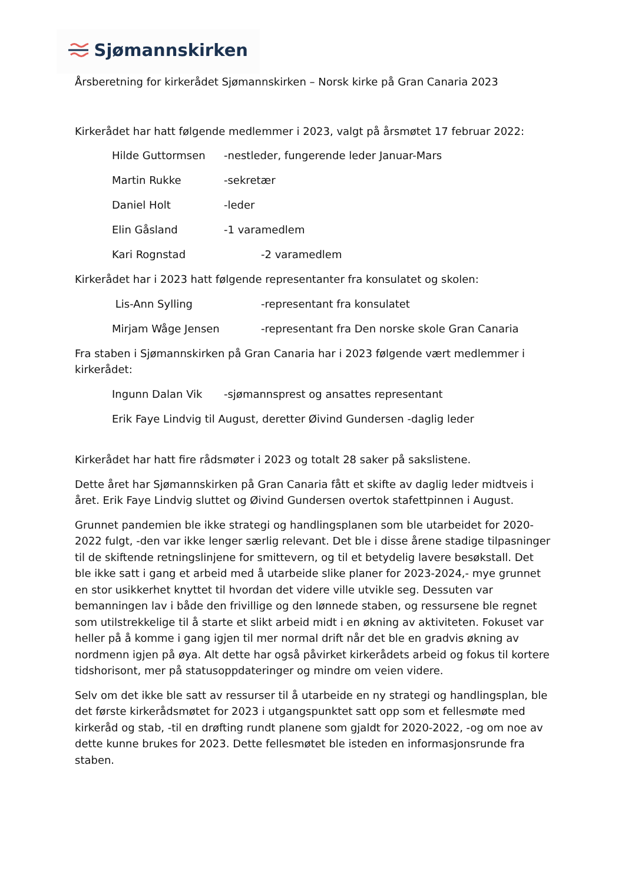Sjømannskirken
Årsberetning for kirkerådet Sjømannskirken – Norsk kirke på Gran Canaria 2023
Kirkerådet har hatt følgende medlemmer i 2023, valgt på årsmøtet 17 februar 2022:
Hilde Guttormsen -nestleder, fungerende leder Januar-Mars
Martin Rukke -sekretær
Daniel Holt -leder
Elin Gåsland -1 varamedlem
Kari Rognstad -2 varamedlem
Kirkerådet har i 2023 hatt følgende representanter fra konsulatet og skolen:
Lis-Ann Sylling -representant fra konsulatet
Mirjam Wåge Jensen -representant fra Den norske skole Gran Canaria
Fra staben i Sjømannskirken på Gran Canaria har i 2023 følgende vært medlemmer i kirkerådet:
Ingunn Dalan Vik -sjømannsprest og ansattes representant
Erik Faye Lindvig til August, deretter Øivind Gundersen -daglig leder
Kirkerådet har hatt fire rådsmøter i 2023 og totalt 28 saker på sakslistene.
Dette året har Sjømannskirken på Gran Canaria fått et skifte av daglig leder midtveis i året. Erik Faye Lindvig sluttet og Øivind Gundersen overtok stafettpinnen i August.
Grunnet pandemien ble ikke strategi og handlingsplanen som ble utarbeidet for 2020-2022 fulgt, -den var ikke lenger særlig relevant. Det ble i disse årene stadige tilpasninger til de skiftende retningslinjene for smittevern, og til et betydelig lavere besøkstall. Det ble ikke satt i gang et arbeid med å utarbeide slike planer for 2023-2024,- mye grunnet en stor usikkerhet knyttet til hvordan det videre ville utvikle seg. Dessuten var bemanningen lav i både den frivillige og den lønnede staben, og ressursene ble regnet som utilstrekkelige til å starte et slikt arbeid midt i en økning av aktiviteten. Fokuset var heller på å komme i gang igjen til mer normal drift når det ble en gradvis økning av nordmenn igjen på øya. Alt dette har også påvirket kirkerådets arbeid og fokus til kortere tidshorisont, mer på statusoppdateringer og mindre om veien videre.
Selv om det ikke ble satt av ressurser til å utarbeide en ny strategi og handlingsplan, ble det første kirkerådsmøtet for 2023 i utgangspunktet satt opp som et fellesmøte med kirkeråd og stab, -til en drøfting rundt planene som gjaldt for 2020-2022, -og om noe av dette kunne brukes for 2023. Dette fellesmøtet ble isteden en informasjonsrunde fra staben.